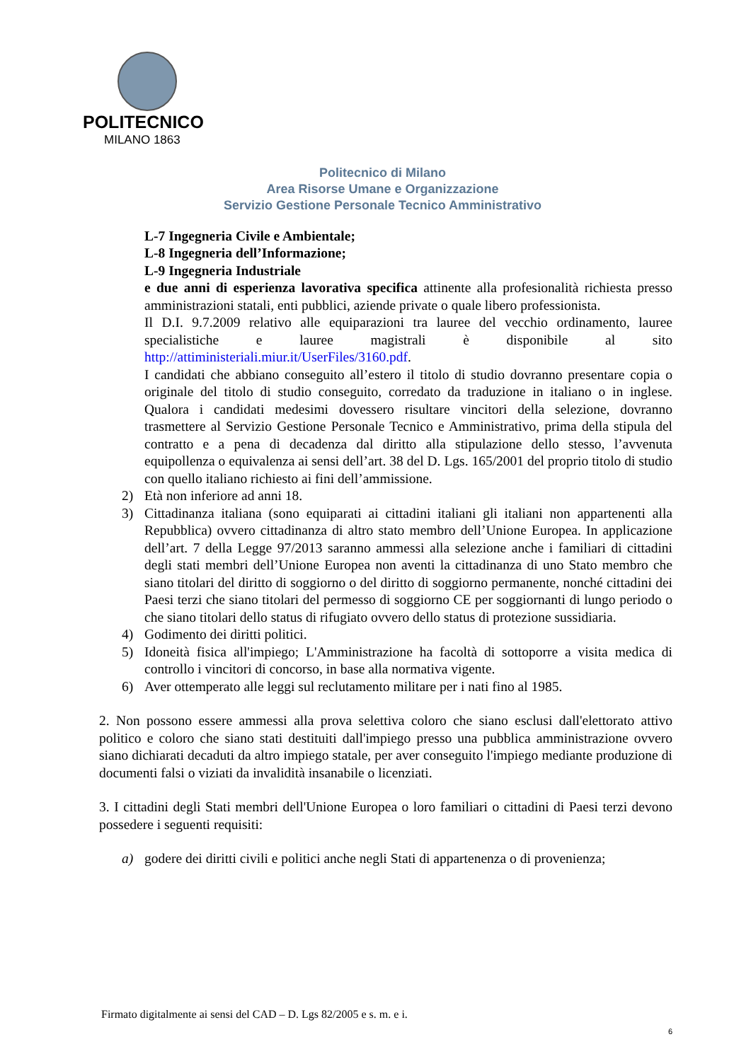POLITECNICO
MILANO 1863
Politecnico di Milano
Area Risorse Umane e Organizzazione
Servizio Gestione Personale Tecnico Amministrativo
L-7 Ingegneria Civile e Ambientale;
L-8 Ingegneria dell’Informazione;
L-9 Ingegneria Industriale
e due anni di esperienza lavorativa specifica attinente alla profesionalità richiesta presso amministrazioni statali, enti pubblici, aziende private o quale libero professionista.
Il D.I. 9.7.2009 relativo alle equiparazioni tra lauree del vecchio ordinamento, lauree specialistiche e lauree magistrali è disponibile al sito http://attiministeriali.miur.it/UserFiles/3160.pdf.
I candidati che abbiano conseguito all’estero il titolo di studio dovranno presentare copia o originale del titolo di studio conseguito, corredato da traduzione in italiano o in inglese. Qualora i candidati medesimi dovessero risultare vincitori della selezione, dovranno trasmettere al Servizio Gestione Personale Tecnico e Amministrativo, prima della stipula del contratto e a pena di decadenza dal diritto alla stipulazione dello stesso, l’avvenuta equipollenza o equivalenza ai sensi dell’art. 38 del D. Lgs. 165/2001 del proprio titolo di studio con quello italiano richiesto ai fini dell’ammissione.
2) Età non inferiore ad anni 18.
3) Cittadinanza italiana (sono equiparati ai cittadini italiani gli italiani non appartenenti alla Repubblica) ovvero cittadinanza di altro stato membro dell’Unione Europea. In applicazione dell’art. 7 della Legge 97/2013 saranno ammessi alla selezione anche i familiari di cittadini degli stati membri dell’Unione Europea non aventi la cittadinanza di uno Stato membro che siano titolari del diritto di soggiorno o del diritto di soggiorno permanente, nonché cittadini dei Paesi terzi che siano titolari del permesso di soggiorno CE per soggiornanti di lungo periodo o che siano titolari dello status di rifugiato ovvero dello status di protezione sussidiaria.
4) Godimento dei diritti politici.
5) Idoneità fisica all'impiego; L'Amministrazione ha facoltà di sottoporre a visita medica di controllo i vincitori di concorso, in base alla normativa vigente.
6) Aver ottemperato alle leggi sul reclutamento militare per i nati fino al 1985.
2. Non possono essere ammessi alla prova selettiva coloro che siano esclusi dall'elettorato attivo politico e coloro che siano stati destituiti dall'impiego presso una pubblica amministrazione ovvero siano dichiarati decaduti da altro impiego statale, per aver conseguito l'impiego mediante produzione di documenti falsi o viziati da invalidità insanabile o licenziati.
3. I cittadini degli Stati membri dell'Unione Europea o loro familiari o cittadini di Paesi terzi devono possedere i seguenti requisiti:
a) godere dei diritti civili e politici anche negli Stati di appartenenza o di provenienza;
Firmato digitalmente ai sensi del CAD – D. Lgs 82/2005 e s. m. e i.
6